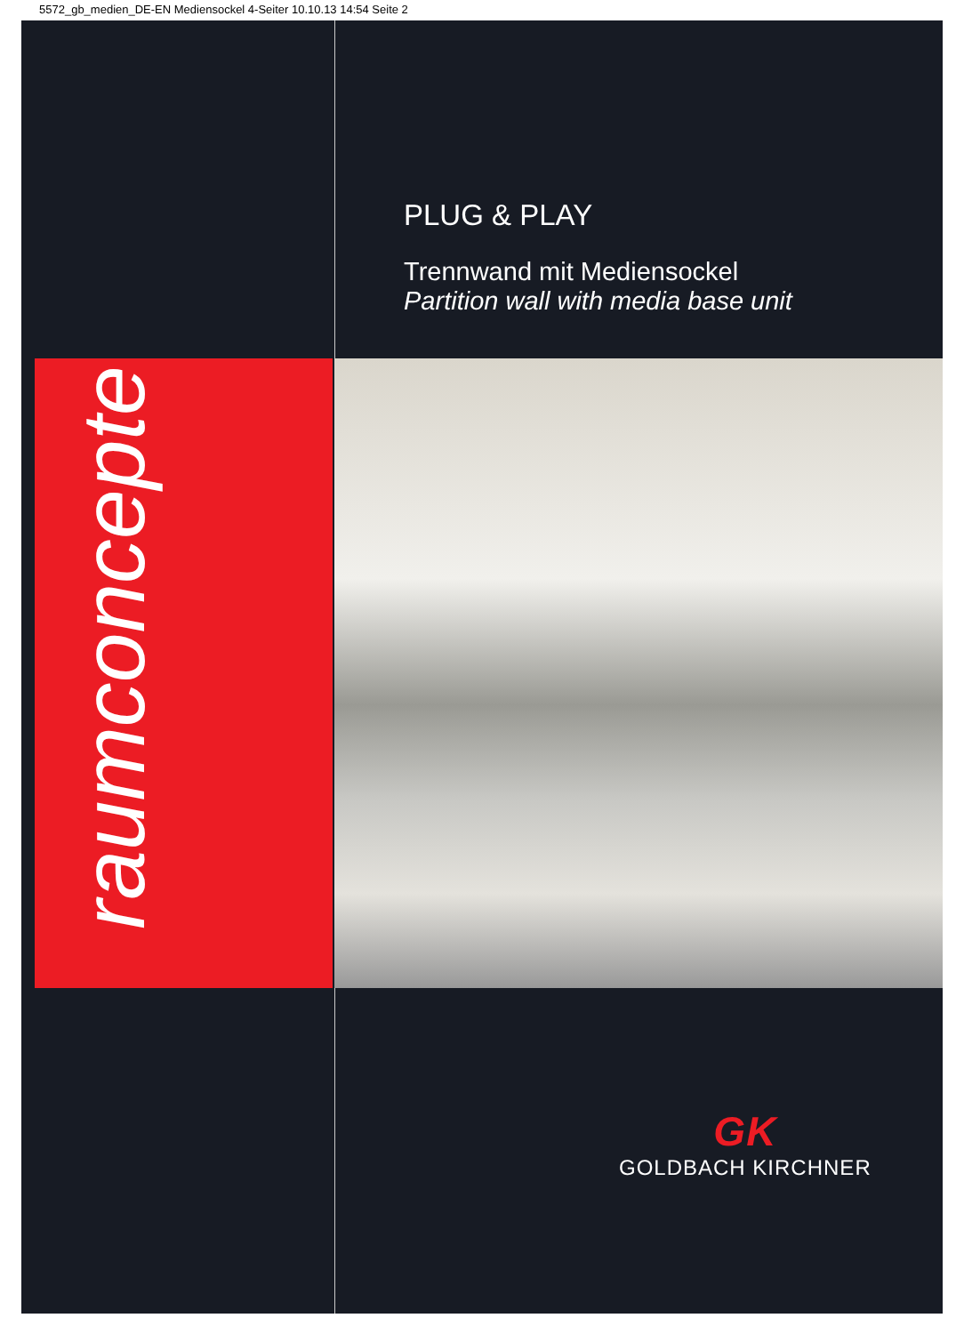5572_gb_medien_DE-EN Mediensockel 4-Seiter 10.10.13 14:54 Seite 2
PLUG & PLAY
Trennwand mit Mediensockel
Partition wall with media base unit
GK
GOLDBACH KIRCHNER
raumconcepte